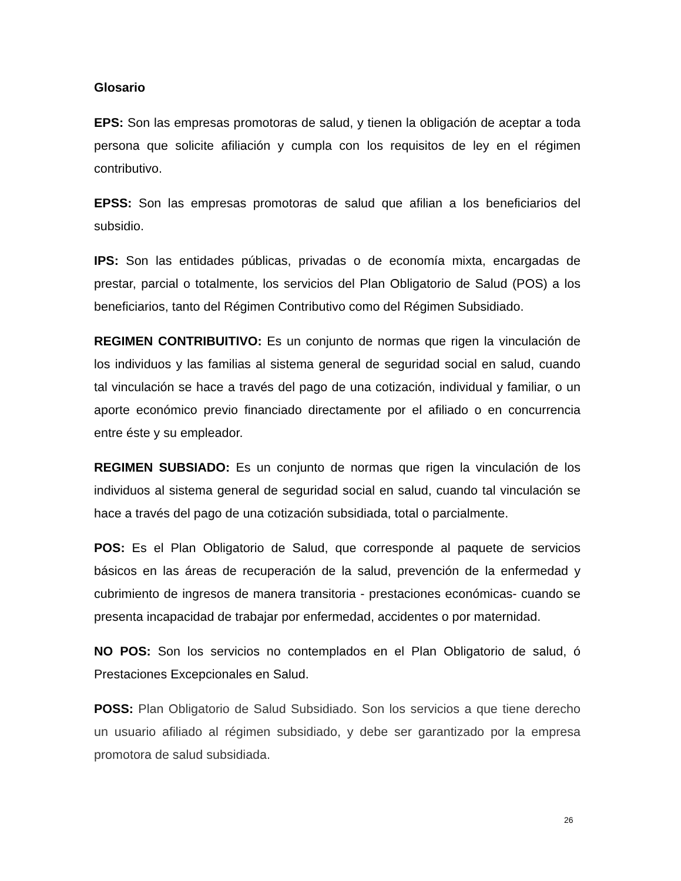Glosario
EPS: Son las empresas promotoras de salud, y tienen la obligación de aceptar a toda persona que solicite afiliación y cumpla con los requisitos de ley en el régimen contributivo.
EPSS: Son las empresas promotoras de salud que afilian a los beneficiarios del subsidio.
IPS: Son las entidades públicas, privadas o de economía mixta, encargadas de prestar, parcial o totalmente, los servicios del Plan Obligatorio de Salud (POS) a los beneficiarios, tanto del Régimen Contributivo como del Régimen Subsidiado.
REGIMEN CONTRIBUITIVO: Es un conjunto de normas que rigen la vinculación de los individuos y las familias al sistema general de seguridad social en salud, cuando tal vinculación se hace a través del pago de una cotización, individual y familiar, o un aporte económico previo financiado directamente por el afiliado o en concurrencia entre éste y su empleador.
REGIMEN SUBSIADO: Es un conjunto de normas que rigen la vinculación de los individuos al sistema general de seguridad social en salud, cuando tal vinculación se hace a través del pago de una cotización subsidiada, total o parcialmente.
POS: Es el Plan Obligatorio de Salud, que corresponde al paquete de servicios básicos en las áreas de recuperación de la salud, prevención de la enfermedad y cubrimiento de ingresos de manera transitoria - prestaciones económicas- cuando se presenta incapacidad de trabajar por enfermedad, accidentes o por maternidad.
NO POS: Son los servicios no contemplados en el Plan Obligatorio de salud, ó Prestaciones Excepcionales en Salud.
POSS: Plan Obligatorio de Salud Subsidiado. Son los servicios a que tiene derecho un usuario afiliado al régimen subsidiado, y debe ser garantizado por la empresa promotora de salud subsidiada.
26